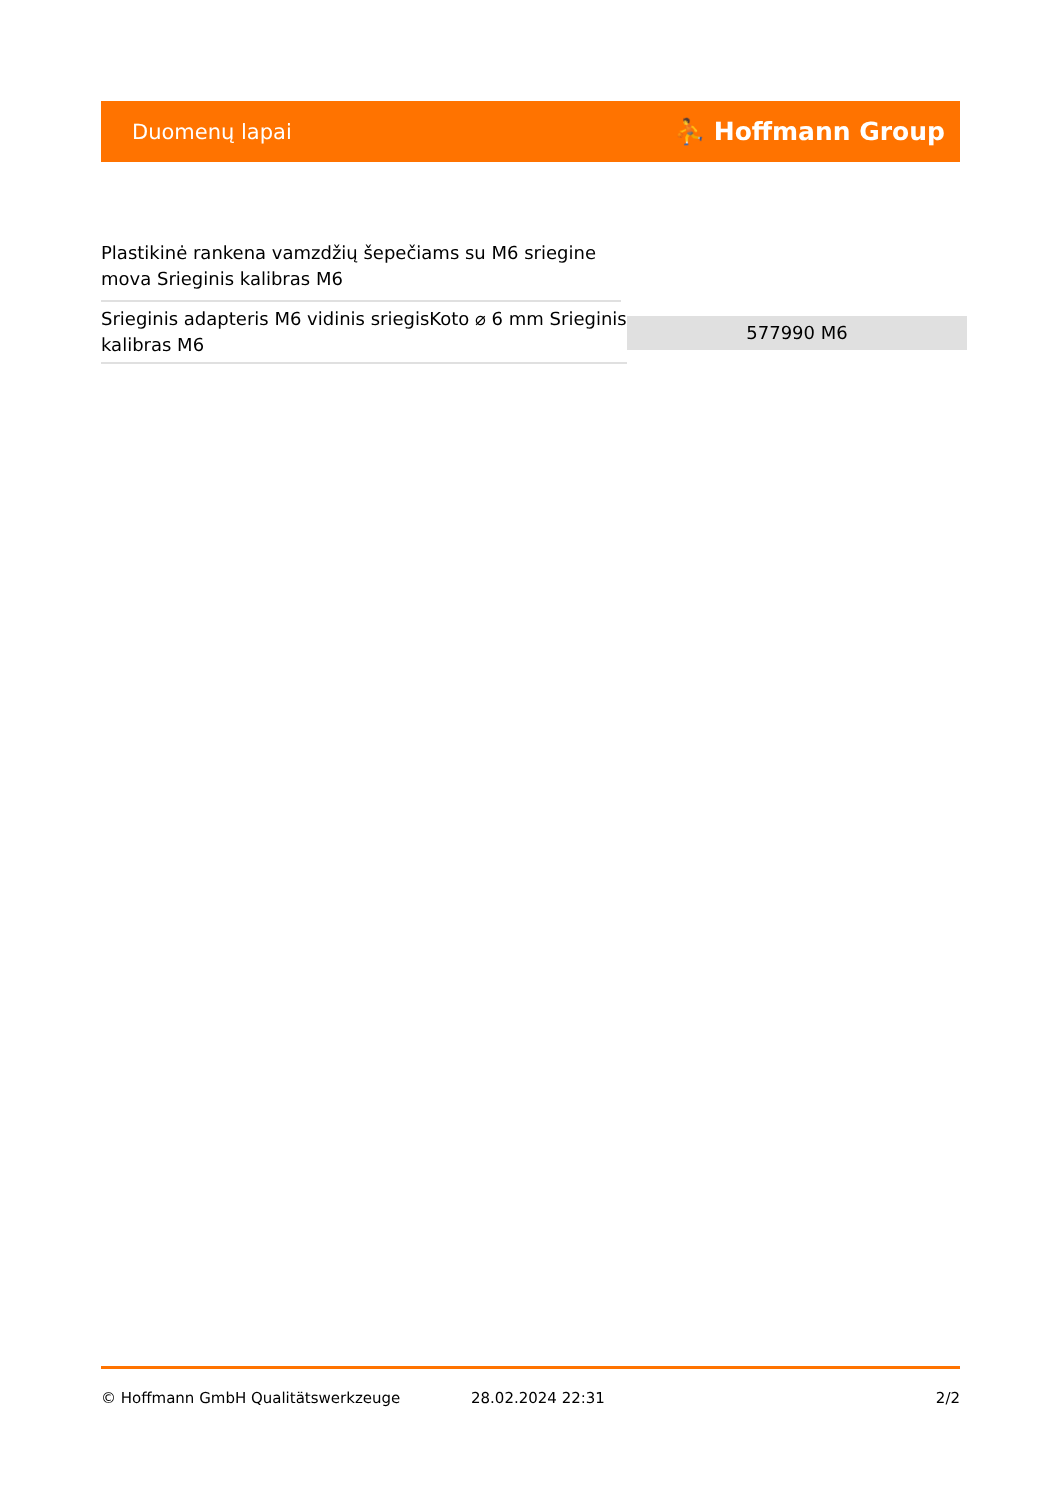Duomenų lapai ⛹ Hoffmann Group
Plastikinė rankena vamzdžių šepečiams su M6 sriegine mova Srieginis kalibras M6
| Srieginis adapteris M6 vidinis sriegisKoto ⌀ 6 mm Srieginis kalibras M6 | 577990 M6 |
© Hoffmann GmbH Qualitätswerkzeuge 28.02.2024 22:31 2/2